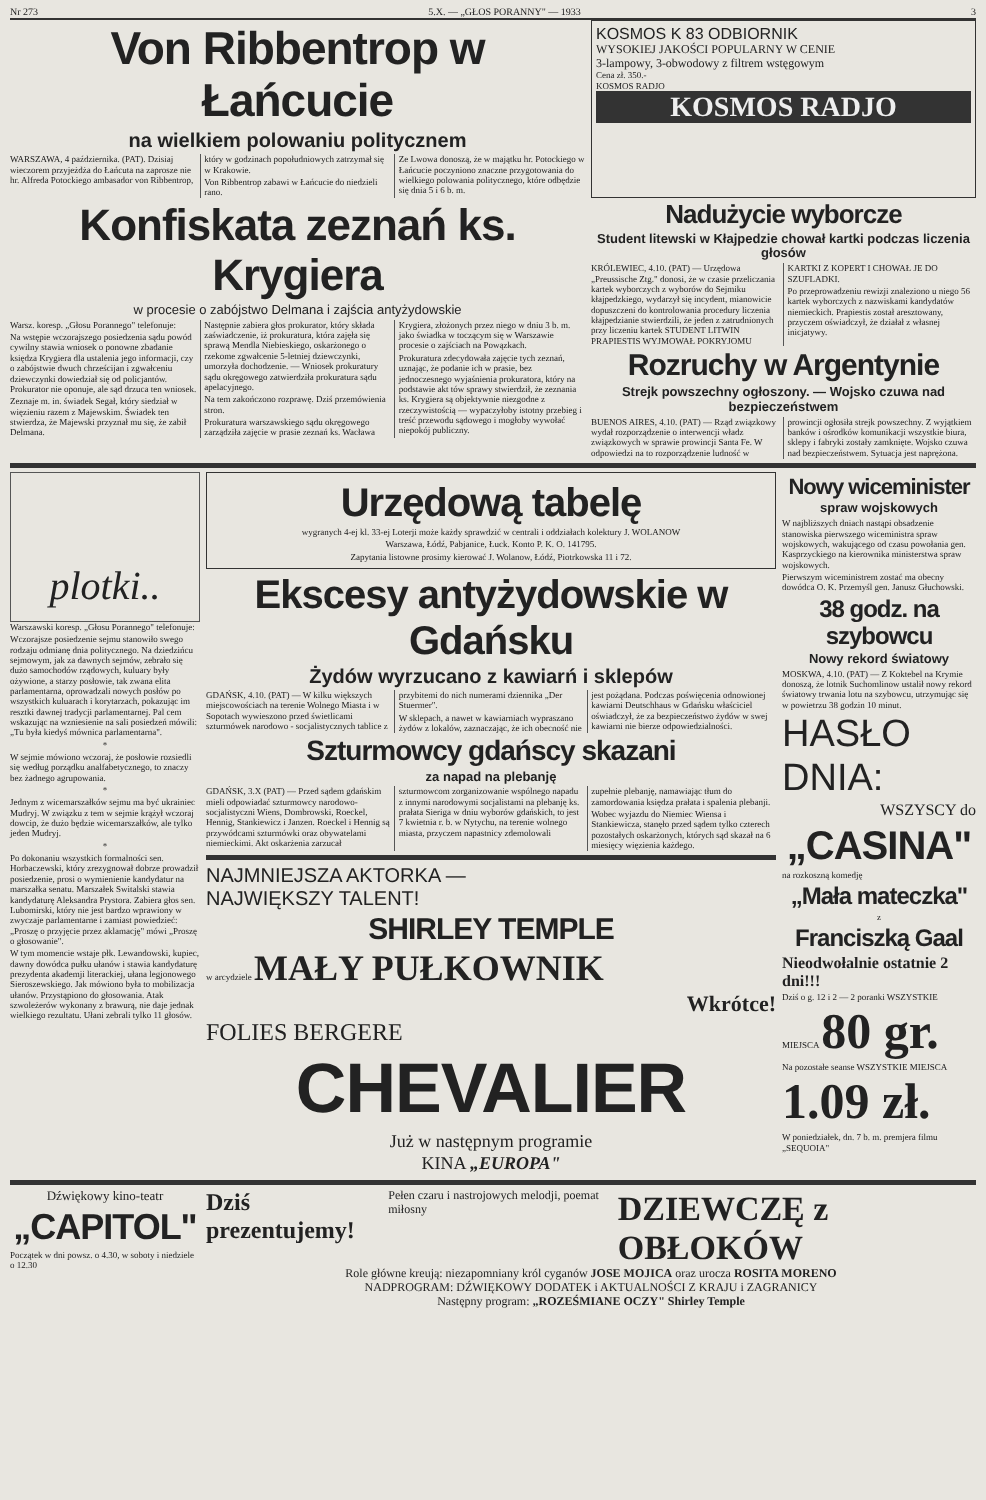Nr 273 5.X. — „GŁOS PORANNY" — 1933 3
Von Ribbentrop w Łańcucie
na wielkiem polowaniu politycznem
WARSZAWA, 4 października. (PAT). Dzisiaj wieczorem przyjeżdża do Łańcuta na zaprosze nie hr. Alfreda Potockiego ambasador von Ribbentrop, który w godzinach popołudniowych zatrzymał się w Krakowie.
Von Ribbentrop zabawi w Łańcucie do niedzieli rano.
Ze Lwowa donoszą, że w majątku hr. Potockiego w Łańcucie poczyniono znaczne przygotowania do wielkiego polowania politycznego, które odbędzie się dnia 5 i 6 b. m.
KOSMOS K 83 ODBIORNIK
WYSOKIEJ JAKOŚCI POPULARNY W CENIE
3-lampowy, 3-obwodowy z filtrem wstęgowym
Cena zł. 350.-
KOSMOS RADJO
KOSMOS RADJO
Konfiskata zeznań ks. Krygiera
w procesie o zabójstwo Delmana i zajścia antyżydowskie
Warsz. koresp. „Głosu Porannego" telefonuje:
Na wstępie wczorajszego posiedzenia sądu powód cywilny stawia wniosek o ponowne zbadanie księdza Krygiera dla ustalenia jego informacji, czy o zabójstwie dwuch chrześcijan i zgwałceniu dziewczynki dowiedział się od policjantów. Prokurator nie oponuje, ale sąd drzuca ten wniosek.
Zeznaje m. in. świadek Segał, który siedział w więzieniu razem z Majewskim. Świadek ten stwierdza, że Majewski przyznał mu się, że zabił Delmana.
Następnie zabiera głos prokurator, który składa zaświadczenie, iż prokuratura, która zajęła się sprawą Mendla Niebieskiego, oskarżonego o rzekome zgwałcenie 5-letniej dziewczynki, umorzyła dochodzenie. — Wniosek prokuratury sądu okręgowego zatwierdziła prokuratura sądu apelacyjnego.
Na tem zakończono rozprawę. Dziś przemówienia stron.
Prokuratura warszawskiego sądu okręgowego zarządziła zajęcie w prasie zeznań ks. Wacława Krygiera, złożonych przez niego w dniu 3 b. m. jako świadka w toczącym się w Warszawie procesie o zajściach na Powązkach.
Prokuratura zdecydowała zajęcie tych zeznań, uznając, że podanie ich w prasie, bez jednoczesnego wyjaśnienia prokuratora, który na podstawie akt tów sprawy stwierdził, że zeznania ks. Krygiera są objektywnie niezgodne z rzeczywistością — wypaczyłoby istotny przebieg i treść przewodu sądowego i mogłoby wywołać niepokój publiczny.
Nadużycie wyborcze
Student litewski w Kłajpedzie chował kartki podczas liczenia głosów
KRÓLEWIEC, 4.10. (PAT) — Urzędowa „Preussische Ztg." donosi, że w czasie przeliczania kartek wyborczych z wyborów do Sejmiku kłajpedzkiego, wydarzył się incydent, mianowicie dopuszczeni do kontrolowania procedury liczenia kłajpedzianie stwierdzili, że jeden z zatrudnionych przy liczeniu kartek STUDENT LITWIN PRAPIESTIS WYJMOWAŁ POKRYJOMU KARTKI Z KOPERT I CHOWAŁ JE DO SZUFLADKI.
Po przeprowadzeniu rewizji znaleziono u niego 56 kartek wyborczych z nazwiskami kandydatów niemieckich. Prapiestis został aresztowany, przyczem oświadczył, że działał z własnej inicjatywy.
Rozruchy w Argentynie
Strejk powszechny ogłoszony. — Wojsko czuwa nad bezpieczeństwem
BUENOS AIRES, 4.10. (PAT) — Rząd związkowy wydał rozporządzenie o interwencji władz związkowych w sprawie prowincji Santa Fe. W odpowiedzi na to rozporządzenie ludność w prowincji ogłosiła strejk powszechny. Z wyjątkiem banków i ośrodków komunikacji wszystkie biura, sklepy i fabryki zostały zamknięte. Wojsko czuwa nad bezpieczeństwem. Sytuacja jest naprężona.
plotki..
Warszawski koresp. „Głosu Porannego" telefonuje:
Wczorajsze posiedzenie sejmu stanowiło swego rodzaju odmianę dnia politycznego. Na dziedzińcu sejmowym, jak za dawnych sejmów, zebrało się dużo samochodów rządowych, kuluary były ożywione, a starzy posłowie, tak zwana elita parlamentarna, oprowadzali nowych posłów po wszystkich kuluarach i korytarzach, pokazując im resztki dawnej tradycji parlamentarnej. Pal cem wskazując na wzniesienie na sali posiedzeń mówili: „Tu była kiedyś mównica parlamentarna".
*
W sejmie mówiono wczoraj, że posłowie rozsiedli się według porządku analfabetycznego, to znaczy bez żadnego agrupowania.
*
Jednym z wicemarszałków sejmu ma być ukrainiec Mudryj. W związku z tem w sejmie krążył wczoraj dowcip, że dużo będzie wicemarszałków, ale tylko jeden Mudryj.
*
Po dokonaniu wszystkich formalności sen. Horbaczewski, który zrezygnował dobrze prowadził posiedzenie, prosi o wymienienie kandydatur na marszałka senatu. Marszałek Switalski stawia kandydaturę Aleksandra Prystora. Zabiera głos sen. Lubomirski, który nie jest bardzo wprawiony w zwyczaje parlamentarne i zamiast powiedzieć: „Proszę o przyjęcie przez aklamację" mówi „Proszę o głosowanie".
W tym momencie wstaje płk. Lewandowski, kupiec, dawny dowódca pułku ułanów i stawia kandydaturę prezydenta akademji literackiej, ułana legjonowego Sieroszewskiego. Jak mówiono była to mobilizacja ułanów. Przystąpiono do głosowania. Atak szwoleżerów wykonany z brawurą, nie daje jednak wielkiego rezultatu. Ułani zebrali tylko 11 głosów.
Urzędową tabelę
wygranych 4-ej kl. 33-ej Loterji może każdy sprawdzić w centrali i oddziałach kolektury J. WOLANOW
Warszawa, Łódź, Pabjanice, Łuck. Konto P. K. O. 141795.
Zapytania listowne prosimy kierować J. Wolanow, Łódź, Piotrkowska 11 i 72.
Ekscesy antyżydowskie w Gdańsku
Żydów wyrzucano z kawiarń i sklepów
GDAŃSK, 4.10. (PAT) — W kilku większych miejscowościach na terenie Wolnego Miasta i w Sopotach wywieszono przed świetlicami szturmówek narodowo - socjalistycznych tablice z przybitemi do nich numerami dziennika „Der Stuermer".
W sklepach, a nawet w kawiarniach wypraszano żydów z lokalów, zaznaczając, że ich obecność nie jest pożądana. Podczas poświęcenia odnowionej kawiarni Deutschhaus w Gdańsku właściciel oświadczył, że za bezpieczeństwo żydów w swej kawiarni nie bierze odpowiedzialności.
Szturmowcy gdańscy skazani
za napad na plebanję
GDAŃSK, 3.X (PAT) — Przed sądem gdańskim mieli odpowiadać szturmowcy narodowo-socjalistyczni Wiens, Dombrowski, Roeckel, Hennig, Stankiewicz i Janzen. Roeckel i Hennig są przywódcami szturmówki oraz obywatelami niemieckimi. Akt oskarżenia zarzucał szturmowcom zorganizowanie wspólnego napadu z innymi narodowymi socjalistami na plebanję ks. prałata Sieriga w dniu wyborów gdańskich, to jest 7 kwietnia r. b. w Nytychu, na terenie wolnego miasta, przyczem napastnicy zdemolowali zupełnie plebanję, namawiając tłum do zamordowania księdza prałata i spalenia plebanji.
Wobec wyjazdu do Niemiec Wiensa i Stankiewicza, stanęło przed sądem tylko czterech pozostałych oskarżonych, których sąd skazał na 6 miesięcy więzienia każdego.
NAJMNIEJSZA AKTORKA —
NAJWIĘKSZY TALENT!
SHIRLEY TEMPLE
w arcydziele MAŁY PUŁKOWNIK
Wkrótce!
FOLIES BERGERE
CHEVALIER
Już w następnym programie
KINA „EUROPA"
Nowy wiceminister
spraw wojskowych
W najbliższych dniach nastąpi obsadzenie stanowiska pierwszego wiceministra spraw wojskowych, wakującego od czasu powołania gen. Kasprzyckiego na kierownika ministerstwa spraw wojskowych.
Pierwszym wiceministrem zostać ma obecny dowódca O. K. Przemyśl gen. Janusz Głuchowski.
38 godz. na szybowcu
Nowy rekord światowy
MOSKWA, 4.10. (PAT) — Z Koktebel na Krymie donoszą, że lotnik Suchomlinow ustalił nowy rekord światowy trwania lotu na szybowcu, utrzymując się w powietrzu 38 godzin 10 minut.
HASŁO DNIA:
WSZYSCY do
„CASINA"
na rozkoszną komedję
„Mała mateczka"
z
Franciszką Gaal
Nieodwołalnie ostatnie 2 dni!!!
Dziś o g. 12 i 2 — 2 poranki WSZYSTKIE MIEJSCA 80 gr.
Na pozostałe seanse WSZYSTKIE MIEJSCA 1.09 zł.
W poniedziałek, dn. 7 b. m. premjera filmu „SEQUOIA"
Dźwiękowy kino-teatr
„CAPITOL"
Początek w dni powsz. o 4.30, w soboty i niedziele o 12.30
Dziś prezentujemy! Pełen czaru i nastrojowych melodji, poemat miłosny DZIEWCZĘ z OBŁOKÓW
Role główne kreują: niezapomniany król cyganów JOSE MOJICA oraz urocza ROSITA MORENO
NADPROGRAM: DŹWIĘKOWY DODATEK i AKTUALNOŚCI Z KRAJU i ZAGRANICY
Następny program: „ROZEŚMIANE OCZY" Shirley Temple